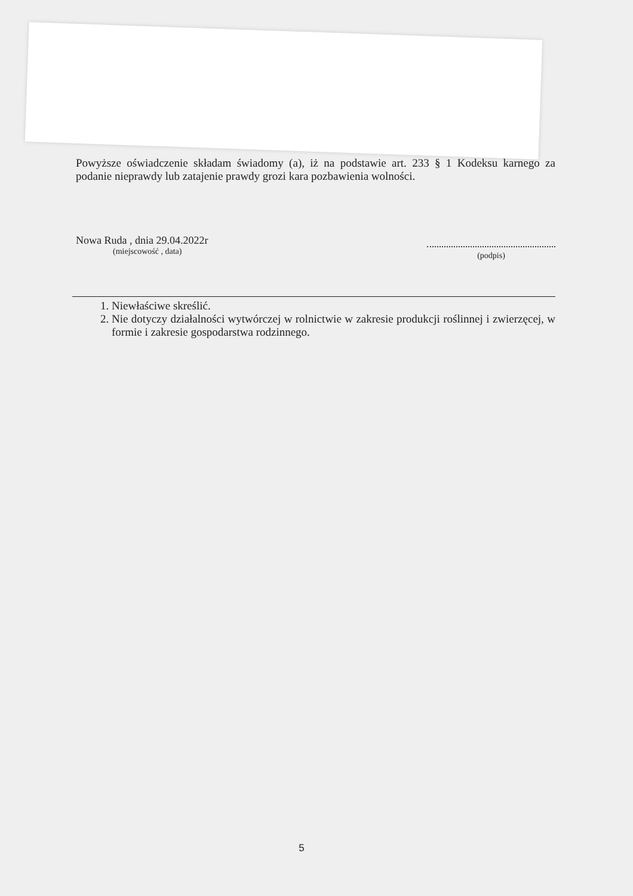Powyższe oświadczenie składam świadomy (a), iż na podstawie art. 233 § 1 Kodeksu karnego za podanie nieprawdy lub zatajenie prawdy grozi kara pozbawienia wolności.
Nowa Ruda , dnia 29.04.2022r
(miejscowość , data)
(podpis)
1. Niewłaściwe skreślić.
2. Nie dotyczy działalności wytwórczej w rolnictwie w zakresie produkcji roślinnej i zwierzęcej, w formie i zakresie gospodarstwa rodzinnego.
5